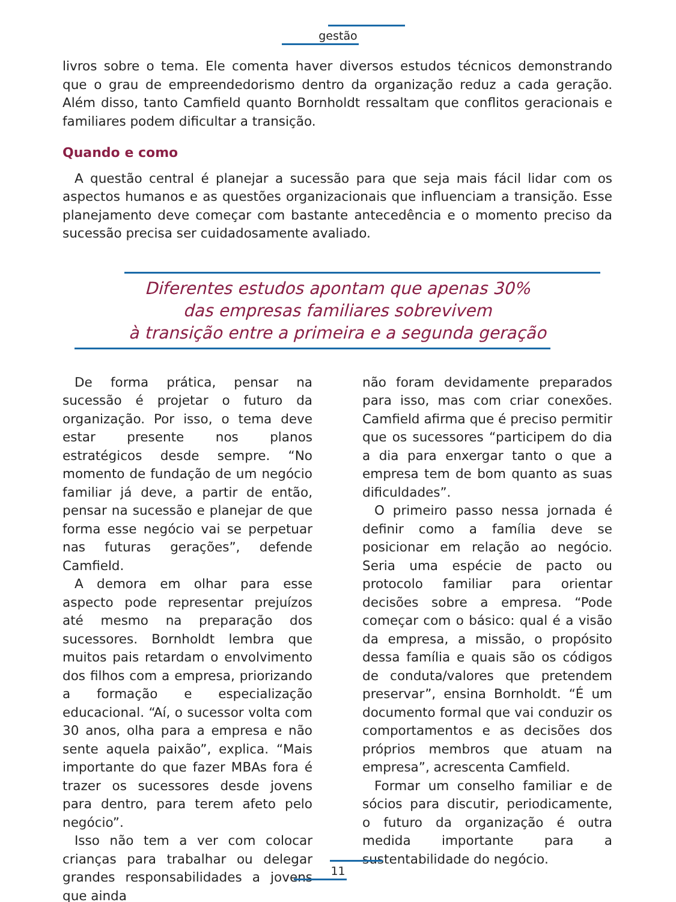gestão
livros sobre o tema. Ele comenta haver diversos estudos técnicos demonstrando que o grau de empreendedorismo dentro da organização reduz a cada geração. Além disso, tanto Camfield quanto Bornholdt ressaltam que conflitos geracionais e familiares podem dificultar a transição.
Quando e como
A questão central é planejar a sucessão para que seja mais fácil lidar com os aspectos humanos e as questões organizacionais que influenciam a transição. Esse planejamento deve começar com bastante antecedência e o momento preciso da sucessão precisa ser cuidadosamente avaliado.
Diferentes estudos apontam que apenas 30%
das empresas familiares sobrevivem
à transição entre a primeira e a segunda geração
De forma prática, pensar na sucessão é projetar o futuro da organização. Por isso, o tema deve estar presente nos planos estratégicos desde sempre. “No momento de fundação de um negócio familiar já deve, a partir de então, pensar na sucessão e planejar de que forma esse negócio vai se perpetuar nas futuras gerações”, defende Camfield.
A demora em olhar para esse aspecto pode representar prejuízos até mesmo na preparação dos sucessores. Bornholdt lembra que muitos pais retardam o envolvimento dos filhos com a empresa, priorizando a formação e especialização educacional. “Aí, o sucessor volta com 30 anos, olha para a empresa e não sente aquela paixão”, explica. “Mais importante do que fazer MBAs fora é trazer os sucessores desde jovens para dentro, para terem afeto pelo negócio”.
Isso não tem a ver com colocar crianças para trabalhar ou delegar grandes responsabilidades a jovens que ainda
não foram devidamente preparados para isso, mas com criar conexões. Camfield afirma que é preciso permitir que os sucessores “participem do dia a dia para enxergar tanto o que a empresa tem de bom quanto as suas dificuldades”.
O primeiro passo nessa jornada é definir como a família deve se posicionar em relação ao negócio. Seria uma espécie de pacto ou protocolo familiar para orientar decisões sobre a empresa. “Pode começar com o básico: qual é a visão da empresa, a missão, o propósito dessa família e quais são os códigos de conduta/valores que pretendem preservar”, ensina Bornholdt. “É um documento formal que vai conduzir os comportamentos e as decisões dos próprios membros que atuam na empresa”, acrescenta Camfield.
Formar um conselho familiar e de sócios para discutir, periodicamente, o futuro da organização é outra medida importante para a sustentabilidade do negócio.
11